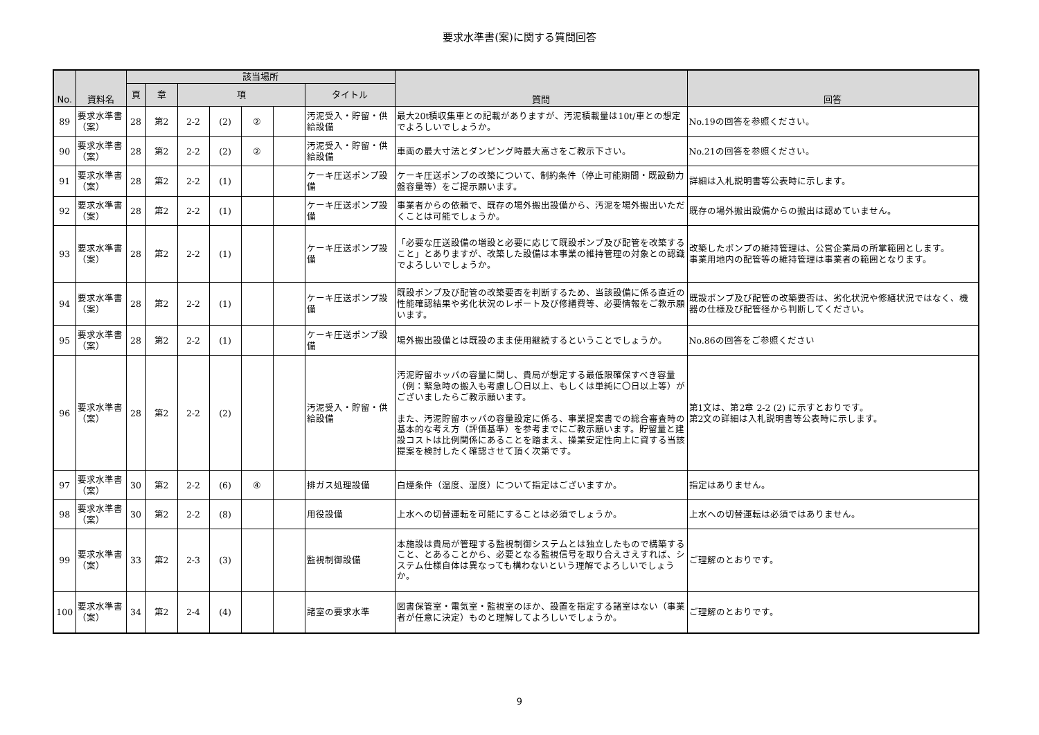要求水準書(案)に関する質問回答
| No. | 資料名 | 該当場所 | | | | | | | 質問 | 回答 |
| --- | --- | --- | --- | --- | --- | --- | --- | --- | --- | --- |
| | | 頁 | 章 | 項 | | | | タイトル | | |
| 89 | 要求水準書（案） | 28 | 第2 | 2-2 | (2) | ② | | 汚泥受入・貯留・供給設備 | 最大20t積収集車との記載がありますが、汚泥積載量は10t/車との想定でよろしいでしょうか。 | No.19の回答を参照ください。 |
| 90 | 要求水準書（案） | 28 | 第2 | 2-2 | (2) | ② | | 汚泥受入・貯留・供給設備 | 車両の最大寸法とダンピング時最大高さをご教示下さい。 | No.21の回答を参照ください。 |
| 91 | 要求水準書（案） | 28 | 第2 | 2-2 | (1) | | | ケーキ圧送ポンプ設備 | ケーキ圧送ポンプの改築について、制約条件（停止可能期間・既設動力盤容量等）をご提示願います。 | 詳細は入札説明書等公表時に示します。 |
| 92 | 要求水準書（案） | 28 | 第2 | 2-2 | (1) | | | ケーキ圧送ポンプ設備 | 事業者からの依頼で、既存の場外搬出設備から、汚泥を場外搬出いただくことは可能でしょうか。 | 既存の場外搬出設備からの搬出は認めていません。 |
| 93 | 要求水準書（案） | 28 | 第2 | 2-2 | (1) | | | ケーキ圧送ポンプ設備 | 「必要な圧送設備の増設と必要に応じて既設ポンプ及び配管を改築すること」とありますが、改築した設備は本事業の維持管理の対象との認識でよろしいでしょうか。 | 改築したポンプの維持管理は、公営企業局の所掌範囲とします。 事業用地内の配管等の維持管理は事業者の範囲となります。 |
| 94 | 要求水準書（案） | 28 | 第2 | 2-2 | (1) | | | ケーキ圧送ポンプ設備 | 既設ポンプ及び配管の改築要否を判断するため、当該設備に係る直近の性能確認結果や劣化状況のレポート及び修繕費等、必要情報をご教示願います。 | 既設ポンプ及び配管の改築要否は、劣化状況や修繕状況ではなく、機器の仕様及び配管径から判断してください。 |
| 95 | 要求水準書（案） | 28 | 第2 | 2-2 | (1) | | | ケーキ圧送ポンプ設備 | 場外搬出設備とは既設のまま使用継続するということでしょうか。 | No.86の回答をご参照ください |
| 96 | 要求水準書（案） | 28 | 第2 | 2-2 | (2) | | | 汚泥受入・貯留・供給設備 | 汚泥貯留ホッパの容量に関し、貴局が想定する最低限確保すべき容量（例：緊急時の搬入も考慮し〇日以上、もしくは単純に〇日以上等）がございましたらご教示願います。 また、汚泥貯留ホッパの容量設定に係る、事業提案書での総合審査時の基本的な考え方（評価基準）を参考までにご教示願います。貯留量と建設コストは比例関係にあることを踏まえ、操業安定性向上に資する当該提案を検討したく確認させて頂く次第です。 | 第1文は、第2章 2-2 (2) に示すとおりです。 第2文の詳細は入札説明書等公表時に示します。 |
| 97 | 要求水準書（案） | 30 | 第2 | 2-2 | (6) | ④ | | 排ガス処理設備 | 白煙条件（温度、湿度）について指定はございますか。 | 指定はありません。 |
| 98 | 要求水準書（案） | 30 | 第2 | 2-2 | (8) | | | 用役設備 | 上水への切替運転を可能にすることは必須でしょうか。 | 上水への切替運転は必須ではありません。 |
| 99 | 要求水準書（案） | 33 | 第2 | 2-3 | (3) | | | 監視制御設備 | 本施設は貴局が管理する監視制御システムとは独立したもので構築すること、とあることから、必要となる監視信号を取り合えさえすれば、システム仕様自体は異なっても構わないという理解でよろしいでしょうか。 | ご理解のとおりです。 |
| 100 | 要求水準書（案） | 34 | 第2 | 2-4 | (4) | | | 諸室の要求水準 | 図書保管室・電気室・監視室のほか、設置を指定する諸室はない（事業者が任意に決定）ものと理解してよろしいでしょうか。 | ご理解のとおりです。 |
9